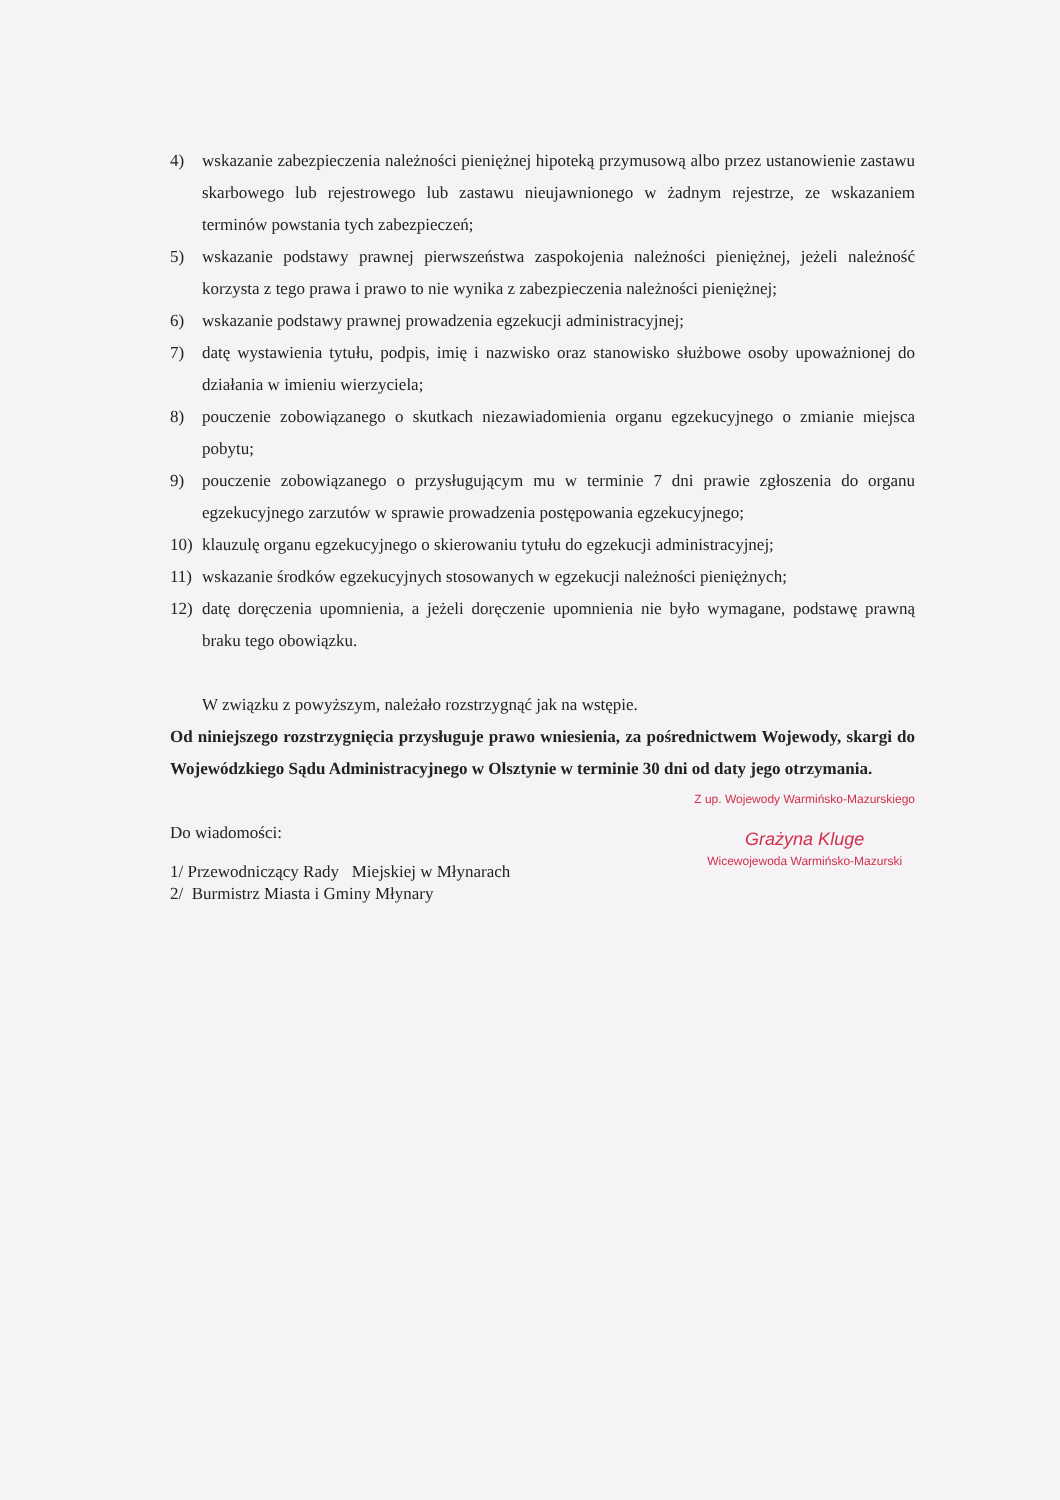4) wskazanie zabezpieczenia należności pieniężnej hipoteką przymusową albo przez ustanowienie zastawu skarbowego lub rejestrowego lub zastawu nieujawnionego w żadnym rejestrze, ze wskazaniem terminów powstania tych zabezpieczeń;
5) wskazanie podstawy prawnej pierwszeństwa zaspokojenia należności pieniężnej, jeżeli należność korzysta z tego prawa i prawo to nie wynika z zabezpieczenia należności pieniężnej;
6) wskazanie podstawy prawnej prowadzenia egzekucji administracyjnej;
7) datę wystawienia tytułu, podpis, imię i nazwisko oraz stanowisko służbowe osoby upoważnionej do działania w imieniu wierzyciela;
8) pouczenie zobowiązanego o skutkach niezawiadomienia organu egzekucyjnego o zmianie miejsca pobytu;
9) pouczenie zobowiązanego o przysługującym mu w terminie 7 dni prawie zgłoszenia do organu egzekucyjnego zarzutów w sprawie prowadzenia postępowania egzekucyjnego;
10) klauzulę organu egzekucyjnego o skierowaniu tytułu do egzekucji administracyjnej;
11) wskazanie środków egzekucyjnych stosowanych w egzekucji należności pieniężnych;
12) datę doręczenia upomnienia, a jeżeli doręczenie upomnienia nie było wymagane, podstawę prawną braku tego obowiązku.
W związku z powyższym, należało rozstrzygnąć jak na wstępie.
Od niniejszego rozstrzygnięcia przysługuje prawo wniesienia, za pośrednictwem Wojewody, skargi do Wojewódzkiego Sądu Administracyjnego w Olsztynie w terminie 30 dni od daty jego otrzymania.
Z up. Wojewody Warmińsko-Mazurskiego
Grażyna Kluge
Wicewojewoda Warmińsko-Mazurski
Do wiadomości:
1/ Przewodniczący Rady Miejskiej w Młynarach
2/ Burmistrz Miasta i Gminy Młynary